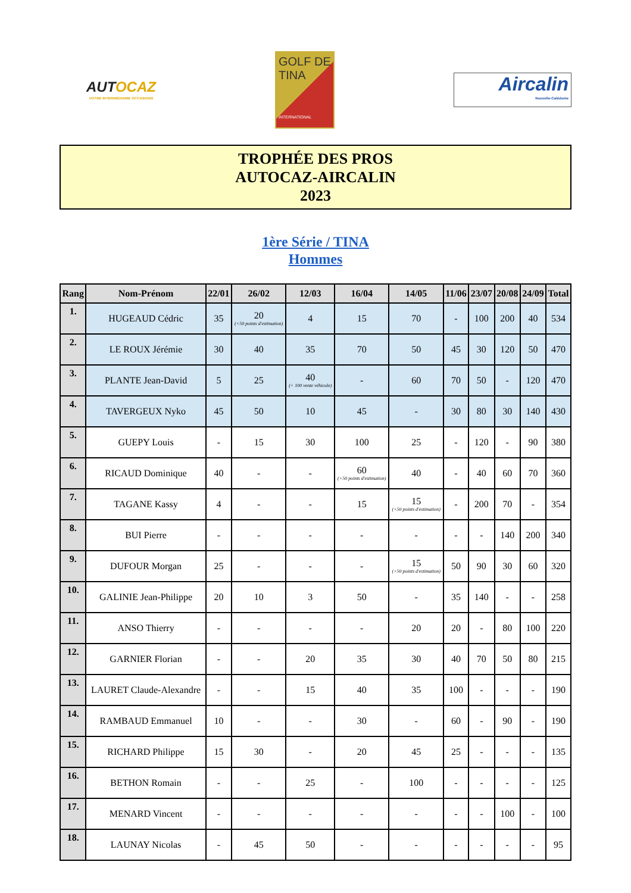AUTOCAZ
VOTRE INTERMÉDIAIRE OCCASIONS
GOLF DE TINA
INTERNATIONAL
Aircalin
Nouvelle-Calédonie
TROPHÉE DES PROS
AUTOCAZ-AIRCALIN
2023
1ère Série / TINA
Hommes
| Rang | Nom-Prénom | 22/01 | 26/02 | 12/03 | 16/04 | 14/05 | 11/06 | 23/07 | 20/08 | 24/09 | Total |
| --- | --- | --- | --- | --- | --- | --- | --- | --- | --- | --- | --- |
| 1. | HUGEAUD Cédric | 35 | 20 (+50 points d'estimation) | 4 | 15 | 70 | - | 100 | 200 | 40 | 534 |
| 2. | LE ROUX Jérémie | 30 | 40 | 35 | 70 | 50 | 45 | 30 | 120 | 50 | 470 |
| 3. | PLANTE Jean-David | 5 | 25 | 40 (+ 100 vente véhicule) | - | 60 | 70 | 50 | - | 120 | 470 |
| 4. | TAVERGEUX Nyko | 45 | 50 | 10 | 45 | - | 30 | 80 | 30 | 140 | 430 |
| 5. | GUEPY Louis | - | 15 | 30 | 100 | 25 | - | 120 | - | 90 | 380 |
| 6. | RICAUD Dominique | 40 | - | - | 60 (+50 points d'estimation) | 40 | - | 40 | 60 | 70 | 360 |
| 7. | TAGANE Kassy | 4 | - | - | 15 | 15 (+50 points d'estimation) | - | 200 | 70 | - | 354 |
| 8. | BUI Pierre | - | - | - | - | - | - | - | 140 | 200 | 340 |
| 9. | DUFOUR Morgan | 25 | - | - | - | 15 (+50 points d'estimation) | 50 | 90 | 30 | 60 | 320 |
| 10. | GALINIE Jean-Philippe | 20 | 10 | 3 | 50 | - | 35 | 140 | - | - | 258 |
| 11. | ANSO Thierry | - | - | - | - | 20 | 20 | - | 80 | 100 | 220 |
| 12. | GARNIER Florian | - | - | 20 | 35 | 30 | 40 | 70 | 50 | 80 | 215 |
| 13. | LAURET Claude-Alexandre | - | - | 15 | 40 | 35 | 100 | - | - | - | 190 |
| 14. | RAMBAUD Emmanuel | 10 | - | - | 30 | - | 60 | - | 90 | - | 190 |
| 15. | RICHARD Philippe | 15 | 30 | - | 20 | 45 | 25 | - | - | - | 135 |
| 16. | BETHON Romain | - | - | 25 | - | 100 | - | - | - | - | 125 |
| 17. | MENARD Vincent | - | - | - | - | - | - | - | 100 | - | 100 |
| 18. | LAUNAY Nicolas | - | 45 | 50 | - | - | - | - | - | - | 95 |